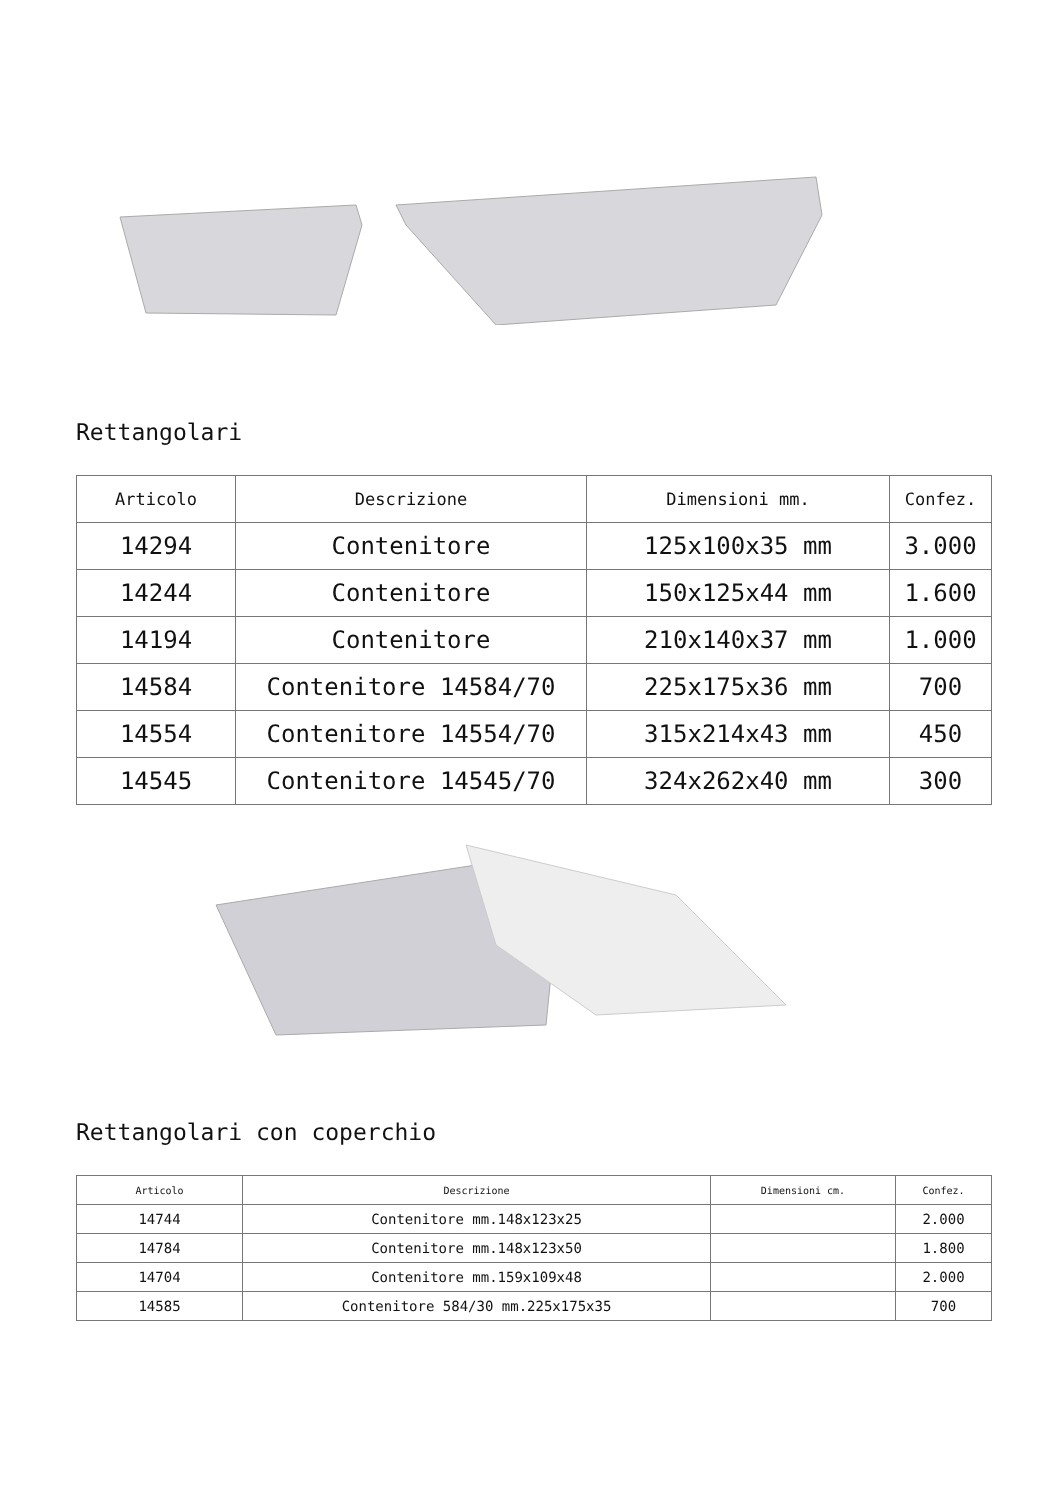Rettangolari
| Articolo | Descrizione | Dimensioni mm. | Confez. |
| --- | --- | --- | --- |
| 14294 | Contenitore | 125x100x35 mm | 3.000 |
| 14244 | Contenitore | 150x125x44 mm | 1.600 |
| 14194 | Contenitore | 210x140x37 mm | 1.000 |
| 14584 | Contenitore 14584/70 | 225x175x36 mm | 700 |
| 14554 | Contenitore 14554/70 | 315x214x43 mm | 450 |
| 14545 | Contenitore 14545/70 | 324x262x40 mm | 300 |
Rettangolari con coperchio
| Articolo | Descrizione | Dimensioni cm. | Confez. |
| --- | --- | --- | --- |
| 14744 | Contenitore mm.148x123x25 | | 2.000 |
| 14784 | Contenitore mm.148x123x50 | | 1.800 |
| 14704 | Contenitore mm.159x109x48 | | 2.000 |
| 14585 | Contenitore 584/30 mm.225x175x35 | | 700 |